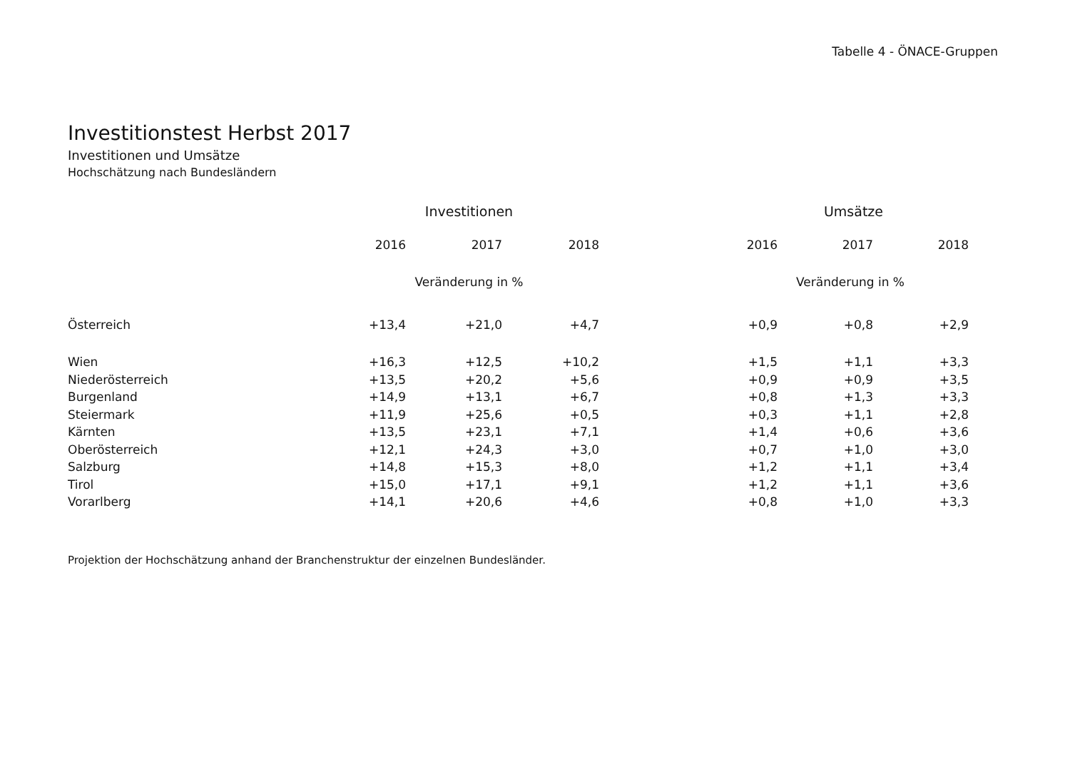Tabelle 4 - ÖNACE-Gruppen
Investitionstest Herbst 2017
Investitionen und Umsätze
Hochschätzung nach Bundesländern
| | Investitionen | | | Umsätze | | |
| --- | --- | --- | --- | --- | --- | --- |
| | 2016 | 2017 | 2018 | 2016 | 2017 | 2018 |
| | Veränderung in % | | | Veränderung in % | | |
| Österreich | +13,4 | +21,0 | +4,7 | +0,9 | +0,8 | +2,9 |
| Wien | +16,3 | +12,5 | +10,2 | +1,5 | +1,1 | +3,3 |
| Niederösterreich | +13,5 | +20,2 | +5,6 | +0,9 | +0,9 | +3,5 |
| Burgenland | +14,9 | +13,1 | +6,7 | +0,8 | +1,3 | +3,3 |
| Steiermark | +11,9 | +25,6 | +0,5 | +0,3 | +1,1 | +2,8 |
| Kärnten | +13,5 | +23,1 | +7,1 | +1,4 | +0,6 | +3,6 |
| Oberösterreich | +12,1 | +24,3 | +3,0 | +0,7 | +1,0 | +3,0 |
| Salzburg | +14,8 | +15,3 | +8,0 | +1,2 | +1,1 | +3,4 |
| Tirol | +15,0 | +17,1 | +9,1 | +1,2 | +1,1 | +3,6 |
| Vorarlberg | +14,1 | +20,6 | +4,6 | +0,8 | +1,0 | +3,3 |
Projektion der Hochschätzung anhand der Branchenstruktur der einzelnen Bundesländer.